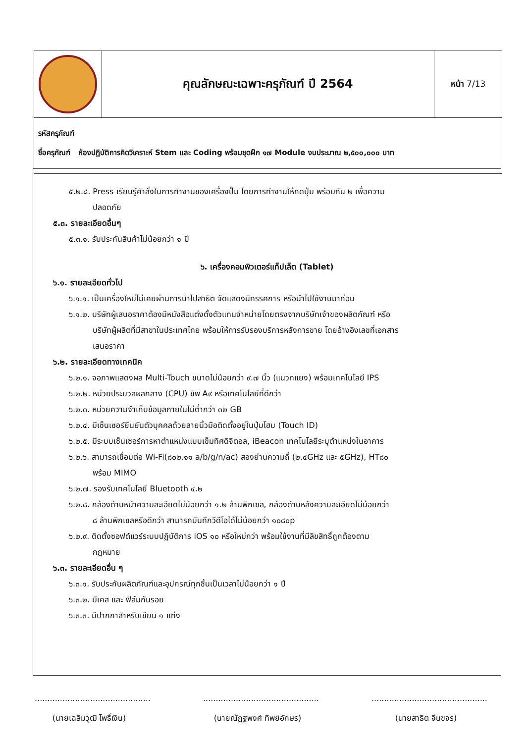| | คุณลักษณะเฉพาะครุภัณฑ์ ปี 2564 | หน้า 7/13 |
| รหัสครุภัณฑ์ ชื่อครุภัณฑ์ ห้องปฏิบัติการคิดวิเคราะห์ Stem และ Coding พร้อมชุดฝึก ๑๗ Module งบประมาณ ๒,๕๐๐,๐๐๐ บาท | | |
๕.๒.๘. Press เรียนรู้คำสั่งในการทำงานของเครื่องปั๊ม โดยการทำงานให้กดปุ่ม พร้อมกัน ๒ เพื่อความ
ปลอดภัย
๕.๓. รายละเอียดอื่นๆ
๕.๓.๑. รับประกันสินค้าไม่น้อยกว่า ๑ ปี
๖. เครื่องคอมพิวเตอร์แท็ปเล็ต (Tablet)
๖.๑. รายละเอียดทั่วไป
๖.๑.๑. เป็นเครื่องใหม่ไม่เคยผ่านการนำไปสาธิต จัดแสดงนิทรรศการ หรือนำไปใช้งานมาก่อน
๖.๑.๒. บริษัทผู้เสนอราคาต้องมีหนังสือแต่งตั้งตัวแทนจำหน่ายโดยตรงจากบริษัทเจ้าของผลิตภัณฑ์ หรือ
บริษัทผู้ผลิตที่มีสาขาในประเทศไทย พร้อมให้การรับรองบริการหลังการขาย โดยอ้างอิงเลขที่เอกสาร
เสนอราคา
๖.๒. รายละเอียดทางเทคนิค
๖.๒.๑. จอภาพแสดงผล Multi-Touch ขนาดไม่น้อยกว่า ๙.๗ นิ้ว (แนวทแยง) พร้อมเทคโนโลยี IPS
๖.๒.๒. หน่วยประมวลผลกลาง (CPU) ชิพ A๙ หรือเทคโนโลยีที่ดีกว่า
๖.๒.๓. หน่วยความจำเก็บข้อมูลภายในไม่ต่ำกว่า ๓๒ GB
๖.๒.๔. มีเซ็นเซอร์ยืนยันตัวบุคคลด้วยลายนิ้วมือติดตั้งอยู่ในปุ่มโฮม (Touch ID)
๖.๒.๕. มีระบบเซ็นเซอร์การหาตำแหน่งแบบเข็มทิศดิจิตอล, iBeacon เทคโนโลยีระบุตำแหน่งในอาคาร
๖.๒.๖. สามารถเชื่อมต่อ Wi-Fi(๘๐๒.๑๑ a/b/g/n/ac) สองย่านความถี่ (๒.๔GHz และ ๕GHz), HT๘๐
พร้อม MIMO
๖.๒.๗. รองรับเทคโนโลยี Bluetooth ๔.๒
๖.๒.๘. กล้องด้านหน้าความละเอียดไม่น้อยกว่า ๑.๒ ล้านพิกเซล, กล้องด้านหลังความละเอียดไม่น้อยกว่า
๘ ล้านพิกเซลหรือดีกว่า สามารถบันทึกวีดีโอได้ไม่น้อยกว่า ๑๐๘๐p
๖.๒.๙. ติดตั้งซอฟต์แวร์ระบบปฏิบัติการ iOS ๑๐ หรือใหม่กว่า พร้อมใช้งานที่มีลิขสิทธิ์ถูกต้องตาม
กฎหมาย
๖.๓. รายละเอียดอื่น ๆ
๖.๓.๑. รับประกันผลิตภัณฑ์และอุปกรณ์ทุกชิ้นเป็นเวลาไม่น้อยกว่า ๑ ปี
๖.๓.๒. มีเคส และ ฟิล์มกันรอย
๖.๓.๓. มีปากกาสำหรับเขียน ๑ แท่ง
..............................................
(นายเฉลิมวุฒิ โพธิ์เงิน)
..............................................
(นายณัฏฐพงศ์ ทิพย์อักษร)
..............................................
(นายสาธิต จีนขจร)